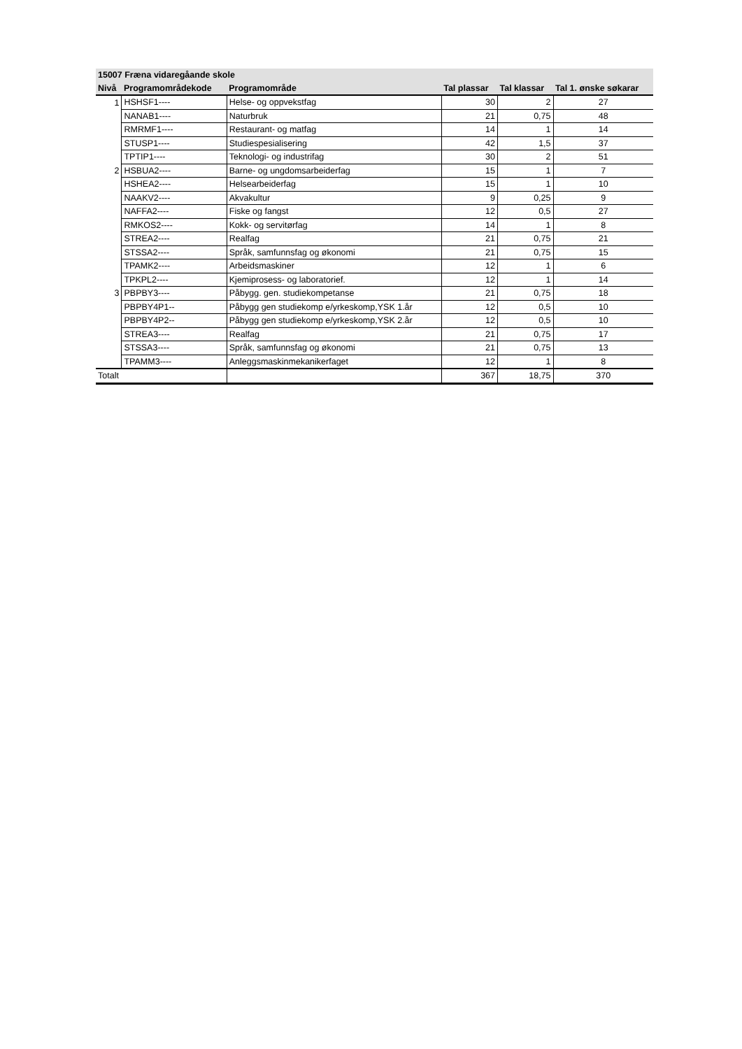| 15007 Fræna vidaregåande skole | | | | | |
| --- | --- | --- | --- | --- | --- |
| Nivå | Programområdekode | Programområde | Tal plassar | Tal klassar | Tal 1. ønske søkarar |
| 1 | HSHSF1---- | Helse- og oppvekstfag | 30 | 2 | 27 |
| | NANAB1---- | Naturbruk | 21 | 0,75 | 48 |
| | RMRMF1---- | Restaurant- og matfag | 14 | 1 | 14 |
| | STUSP1---- | Studiespesialisering | 42 | 1,5 | 37 |
| | TPTIP1---- | Teknologi- og industrifag | 30 | 2 | 51 |
| 2 | HSBUA2---- | Barne- og ungdomsarbeiderfag | 15 | 1 | 7 |
| | HSHEA2---- | Helsearbeiderfag | 15 | 1 | 10 |
| | NAAKV2---- | Akvakultur | 9 | 0,25 | 9 |
| | NAFFA2---- | Fiske og fangst | 12 | 0,5 | 27 |
| | RMKOS2---- | Kokk- og servitørfag | 14 | 1 | 8 |
| | STREA2---- | Realfag | 21 | 0,75 | 21 |
| | STSSA2---- | Språk, samfunnsfag og økonomi | 21 | 0,75 | 15 |
| | TPAMK2---- | Arbeidsmaskiner | 12 | 1 | 6 |
| | TPKPL2---- | Kjemiprosess- og laboratorief. | 12 | 1 | 14 |
| 3 | PBPBY3---- | Påbygg. gen. studiekompetanse | 21 | 0,75 | 18 |
| | PBPBY4P1-- | Påbygg gen studiekomp e/yrkeskomp,YSK 1.år | 12 | 0,5 | 10 |
| | PBPBY4P2-- | Påbygg gen studiekomp e/yrkeskomp,YSK 2.år | 12 | 0,5 | 10 |
| | STREA3---- | Realfag | 21 | 0,75 | 17 |
| | STSSA3---- | Språk, samfunnsfag og økonomi | 21 | 0,75 | 13 |
| | TPAMM3---- | Anleggsmaskinmekanikerfaget | 12 | 1 | 8 |
| Totalt | | | 367 | 18,75 | 370 |